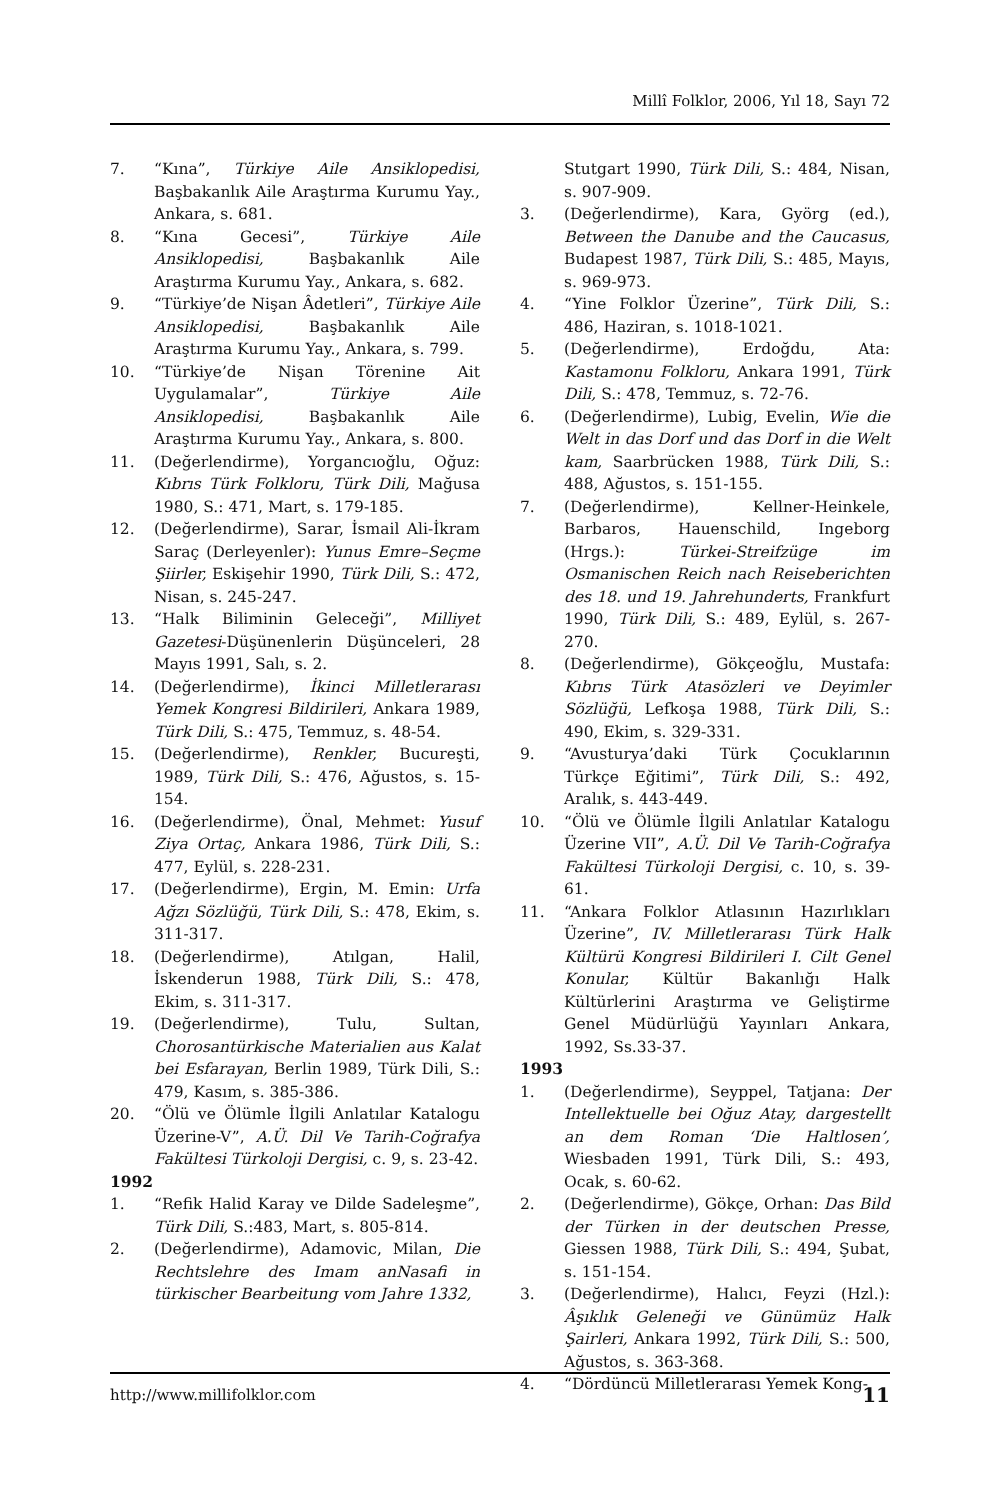Millî Folklor, 2006, Yıl 18, Sayı 72
7. “Kına”, Türkiye Aile Ansiklopedisi, Başbakanlık Aile Araştırma Kurumu Yay., Ankara, s. 681.
8. “Kına Gecesi”, Türkiye Aile Ansiklopedisi, Başbakanlık Aile Araştırma Kurumu Yay., Ankara, s. 682.
9. “Türkiye’de Nişan Âdetleri”, Türkiye Aile Ansiklopedisi, Başbakanlık Aile Araştırma Kurumu Yay., Ankara, s. 799.
10. “Türkiye’de Nişan Törenine Ait Uygulamalar”, Türkiye Aile Ansiklopedisi, Başbakanlık Aile Araştırma Kurumu Yay., Ankara, s. 800.
11. (Değerlendirme), Yorgancıoğlu, Oğuz: Kıbrıs Türk Folkloru, Türk Dili, Mağusa 1980, S.: 471, Mart, s. 179-185.
12. (Değerlendirme), Sarar, İsmail Ali-İkram Saraç (Derleyenler): Yunus Emre–Seçme Şiirler, Eskişehir 1990, Türk Dili, S.: 472, Nisan, s. 245-247.
13. “Halk Biliminin Geleceği”, Milliyet Gazetesi-Düşünenlerin Düşünceleri, 28 Mayıs 1991, Salı, s. 2.
14. (Değerlendirme), İkinci Milletlerarası Yemek Kongresi Bildirileri, Ankara 1989, Türk Dili, S.: 475, Temmuz, s. 48-54.
15. (Değerlendirme), Renkler, Bucureşti, 1989, Türk Dili, S.: 476, Ağustos, s. 15-154.
16. (Değerlendirme), Önal, Mehmet: Yusuf Ziya Ortaç, Ankara 1986, Türk Dili, S.: 477, Eylül, s. 228-231.
17. (Değerlendirme), Ergin, M. Emin: Urfa Ağzı Sözlüğü, Türk Dili, S.: 478, Ekim, s. 311-317.
18. (Değerlendirme), Atılgan, Halil, İskenderun 1988, Türk Dili, S.: 478, Ekim, s. 311-317.
19. (Değerlendirme), Tulu, Sultan, Chorosantürkische Materialien aus Kalat bei Esfarayan, Berlin 1989, Türk Dili, S.: 479, Kasım, s. 385-386.
20. “Ölü ve Ölümle İlgili Anlatılar Katalogu Üzerine-V”, A.Ü. Dil Ve Tarih-Coğrafya Fakültesi Türkoloji Dergisi, c. 9, s. 23-42.
1992
1. “Refik Halid Karay ve Dilde Sadeleşme”, Türk Dili, S.:483, Mart, s. 805-814.
2. (Değerlendirme), Adamovic, Milan, Die Rechtslehre des Imam anNasafi in türkischer Bearbeitung vom Jahre 1332,
Stutgart 1990, Türk Dili, S.: 484, Nisan, s. 907-909.
3. (Değerlendirme), Kara, Györg (ed.), Between the Danube and the Caucasus, Budapest 1987, Türk Dili, S.: 485, Mayıs, s. 969-973.
4. “Yine Folklor Üzerine”, Türk Dili, S.: 486, Haziran, s. 1018-1021.
5. (Değerlendirme), Erdoğdu, Ata: Kastamonu Folkloru, Ankara 1991, Türk Dili, S.: 478, Temmuz, s. 72-76.
6. (Değerlendirme), Lubig, Evelin, Wie die Welt in das Dorf und das Dorf in die Welt kam, Saarbrücken 1988, Türk Dili, S.: 488, Ağustos, s. 151-155.
7. (Değerlendirme), Kellner-Heinkele, Barbaros, Hauenschild, Ingeborg (Hrgs.): Türkei-Streifzüge im Osmanischen Reich nach Reiseberichten des 18. und 19. Jahrehunderts, Frankfurt 1990, Türk Dili, S.: 489, Eylül, s. 267-270.
8. (Değerlendirme), Gökçeoğlu, Mustafa: Kıbrıs Türk Atasözleri ve Deyimler Sözlüğü, Lefkoşa 1988, Türk Dili, S.: 490, Ekim, s. 329-331.
9. “Avusturya’daki Türk Çocuklarının Türkçe Eğitimi”, Türk Dili, S.: 492, Aralık, s. 443-449.
10. “Ölü ve Ölümle İlgili Anlatılar Katalogu Üzerine VII”, A.Ü. Dil Ve Tarih-Coğrafya Fakültesi Türkoloji Dergisi, c. 10, s. 39-61.
11. “Ankara Folklor Atlasının Hazırlıkları Üzerine”, IV. Milletlerarası Türk Halk Kültürü Kongresi Bildirileri I. Cilt Genel Konular, Kültür Bakanlığı Halk Kültürlerini Araştırma ve Geliştirme Genel Müdürlüğü Yayınları Ankara, 1992, Ss.33-37.
1993
1. (Değerlendirme), Seyppel, Tatjana: Der Intellektuelle bei Oğuz Atay, dargestellt an dem Roman ‘Die Haltlosen’, Wiesbaden 1991, Türk Dili, S.: 493, Ocak, s. 60-62.
2. (Değerlendirme), Gökçe, Orhan: Das Bild der Türken in der deutschen Presse, Giessen 1988, Türk Dili, S.: 494, Şubat, s. 151-154.
3. (Değerlendirme), Halıcı, Feyzi (Hzl.): Âşıklık Geleneği ve Günümüz Halk Şairleri, Ankara 1992, Türk Dili, S.: 500, Ağustos, s. 363-368.
4. “Dördüncü Milletlerarası Yemek Kong-
http://www.millifolklor.com 11